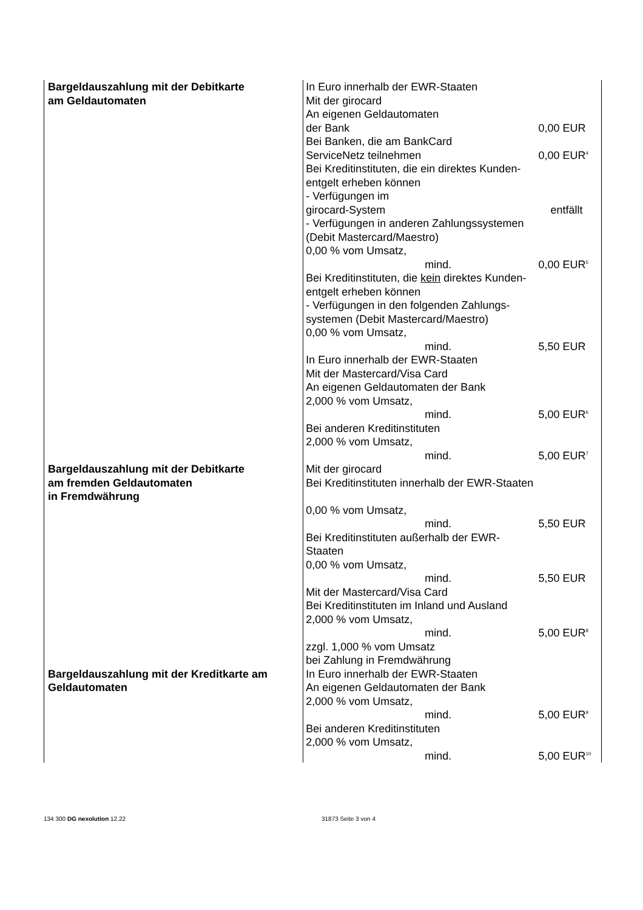| Bargeldauszahlung mit der Debitkarte am Geldautomaten | In Euro innerhalb der EWR-Staaten Mit der girocard An eigenen Geldautomaten der Bank | 0,00 EUR |
| | Bei Banken, die am BankCard ServiceNetz teilnehmen | 0,00 EUR<sup>4</sup> |
| | Bei Kreditinstituten, die ein direktes Kunden- entgelt erheben können - Verfügungen im girocard-System | entfällt |
| | - Verfügungen in anderen Zahlungssystemen (Debit Mastercard/Maestro) 0,00 % vom Umsatz, mind. | 0,00 EUR<sup>5</sup> |
| | Bei Kreditinstituten, die kein direktes Kunden- entgelt erheben können - Verfügungen in den folgenden Zahlungs- systemen (Debit Mastercard/Maestro) 0,00 % vom Umsatz, mind. | 5,50 EUR |
| | In Euro innerhalb der EWR-Staaten Mit der Mastercard/Visa Card An eigenen Geldautomaten der Bank 2,000 % vom Umsatz, mind. | 5,00 EUR<sup>6</sup> |
| | Bei anderen Kreditinstituten 2,000 % vom Umsatz, mind. | 5,00 EUR<sup>7</sup> |
| Bargeldauszahlung mit der Debitkarte am fremden Geldautomaten in Fremdwährung | Mit der girocard Bei Kreditinstituten innerhalb der EWR-Staaten 0,00 % vom Umsatz, mind. | 5,50 EUR |
| | Bei Kreditinstituten außerhalb der EWR-Staaten 0,00 % vom Umsatz, mind. | 5,50 EUR |
| | Mit der Mastercard/Visa Card Bei Kreditinstituten im Inland und Ausland 2,000 % vom Umsatz, mind. | 5,00 EUR<sup>8</sup> |
| | zzgl. 1,000 % vom Umsatz bei Zahlung in Fremdwährung | |
| Bargeldauszahlung mit der Kreditkarte am Geldautomaten | In Euro innerhalb der EWR-Staaten An eigenen Geldautomaten der Bank 2,000 % vom Umsatz, mind. | 5,00 EUR<sup>9</sup> |
| | Bei anderen Kreditinstituten 2,000 % vom Umsatz, mind. | 5,00 EUR<sup>10</sup> |
134 300 DG nexolution 12.22 31873 Seite 3 von 4